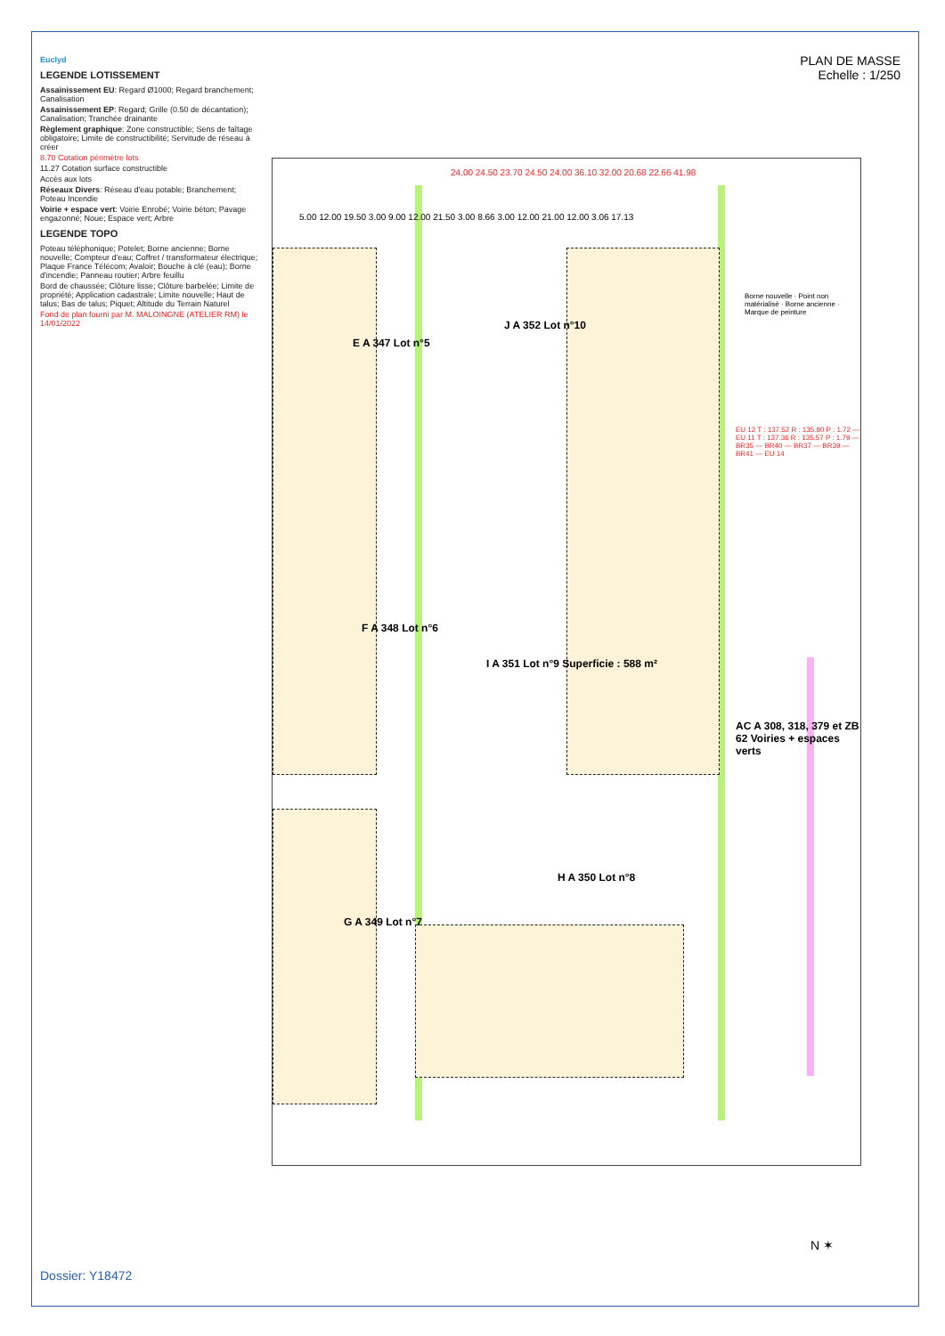PLAN DE MASSE
Echelle : 1/250
Euclyd
LEGENDE LOTISSEMENT
Assainissement EU: Regard Ø1000; Regard branchement; Canalisation
Assainissement EP: Regard; Grille (0.50 de décantation); Canalisation; Tranchée drainante
Règlement graphique: Zone constructible; Sens de faîtage obligatoire; Limite de constructibilité; Servitude de réseau à créer
8.70 Cotation périmètre lots
11.27 Cotation surface constructible
Accès aux lots
Réseaux Divers: Réseau d'eau potable; Branchement; Poteau Incendie
Voirie + espace vert: Voirie Enrobé; Voirie béton; Pavage engazonné; Noue; Espace vert; Arbre
LEGENDE TOPO
Poteau téléphonique; Potelet; Borne ancienne; Borne nouvelle; Compteur d'eau; Coffret / transformateur électrique; Plaque France Télécom; Avaloir; Bouche à clé (eau); Borne d'incendie; Panneau routier; Arbre feuillu
Bord de chaussée; Clôture lisse; Clôture barbelée; Limite de propriété; Application cadastrale; Limite nouvelle; Haut de talus; Bas de talus; Piquet; Altitude du Terrain Naturel
Fond de plan fourni par M. MALOINGNE (ATELIER RM) le 14/01/2022
E A 347 Lot n°5
J A 352 Lot n°10
F A 348 Lot n°6
I A 351 Lot n°9 Superficie : 588 m²
G A 349 Lot n°7
H A 350 Lot n°8
AC A 308, 318, 379 et ZB 62 Voiries + espaces verts
24.00 24.50 23.70 24.50 24.00 36.10 32.00 20.68 22.66 41.98
5.00 12.00 19.50 3.00 9.00 12.00 21.50 3.00 8.66 3.00 12.00 21.00 12.00 3.06 17.13
EU 12 T : 137.52 R : 135.80 P : 1.72 — EU 11 T : 137.36 R : 135.57 P : 1.79 — BR35 — BR40 — BR37 — BR39 — BR41 — EU 14
Borne nouvelle · Point non matérialisé · Borne ancienne · Marque de peinture
N ✶
Dossier: Y18472